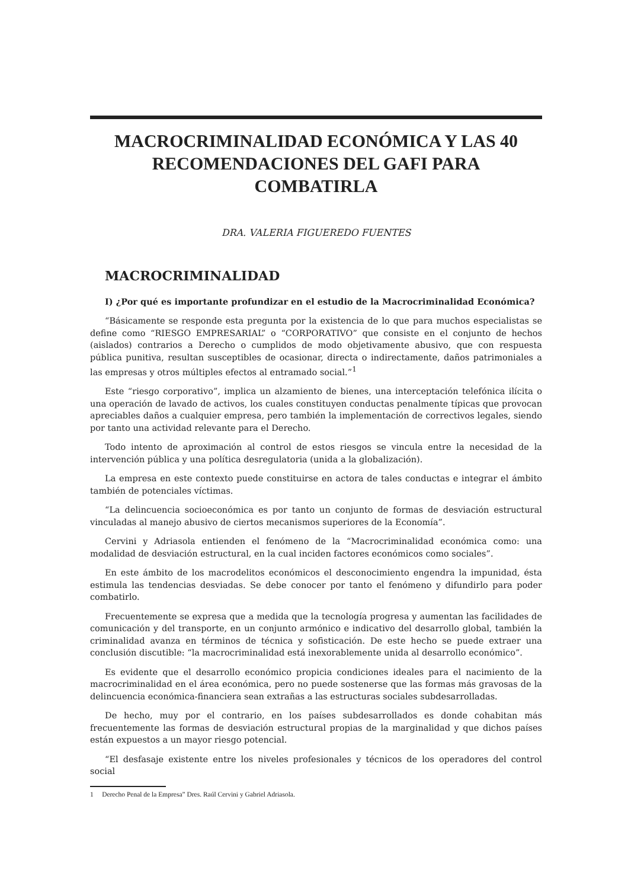MACROCRIMINALIDAD ECONÓMICA Y LAS 40
RECOMENDACIONES DEL GAFI PARA COMBATIRLA
DRA. VALERIA FIGUEREDO FUENTES
MACROCRIMINALIDAD
I) ¿Por qué es importante profundizar en el estudio de la Macrocriminalidad Económica?
“Básicamente se responde esta pregunta por la existencia de lo que para muchos especialistas se define como “RIESGO EMPRESARIAL” o “CORPORATIVO” que consiste en el conjunto de hechos (aislados) contrarios a Derecho o cumplidos de modo objetivamente abusivo, que con respuesta pública punitiva, resultan susceptibles de ocasionar, directa o indirectamente, daños patrimoniales a las empresas y otros múltiples efectos al entramado social.”<sup>1</sup>
Este “riesgo corporativo”, implica un alzamiento de bienes, una interceptación telefónica ilícita o una operación de lavado de activos, los cuales constituyen conductas penalmente típicas que provocan apreciables daños a cualquier empresa, pero también la implementación de correctivos legales, siendo por tanto una actividad relevante para el Derecho.
Todo intento de aproximación al control de estos riesgos se vincula entre la necesidad de la intervención pública y una política desregulatoria (unida a la globalización).
La empresa en este contexto puede constituirse en actora de tales conductas e integrar el ámbito también de potenciales víctimas.
“La delincuencia socioeconómica es por tanto un conjunto de formas de desviación estructural vinculadas al manejo abusivo de ciertos mecanismos superiores de la Economía”.
Cervini y Adriasola entienden el fenómeno de la “Macrocriminalidad económica como: una modalidad de desviación estructural, en la cual inciden factores económicos como sociales”.
En este ámbito de los macrodelitos económicos el desconocimiento engendra la impunidad, ésta estimula las tendencias desviadas. Se debe conocer por tanto el fenómeno y difundirlo para poder combatirlo.
Frecuentemente se expresa que a medida que la tecnología progresa y aumentan las facilidades de comunicación y del transporte, en un conjunto armónico e indicativo del desarrollo global, también la criminalidad avanza en términos de técnica y sofisticación. De este hecho se puede extraer una conclusión discutible: “la macrocriminalidad está inexorablemente unida al desarrollo económico”.
Es evidente que el desarrollo económico propicia condiciones ideales para el nacimiento de la macrocriminalidad en el área económica, pero no puede sostenerse que las formas más gravosas de la delincuencia económica-financiera sean extrañas a las estructuras sociales subdesarrolladas.
De hecho, muy por el contrario, en los países subdesarrollados es donde cohabitan más frecuentemente las formas de desviación estructural propias de la marginalidad y que dichos países están expuestos a un mayor riesgo potencial.
“El desfasaje existente entre los niveles profesionales y técnicos de los operadores del control social
1 Derecho Penal de la Empresa” Dres. Raúl Cervini y Gabriel Adriasola.